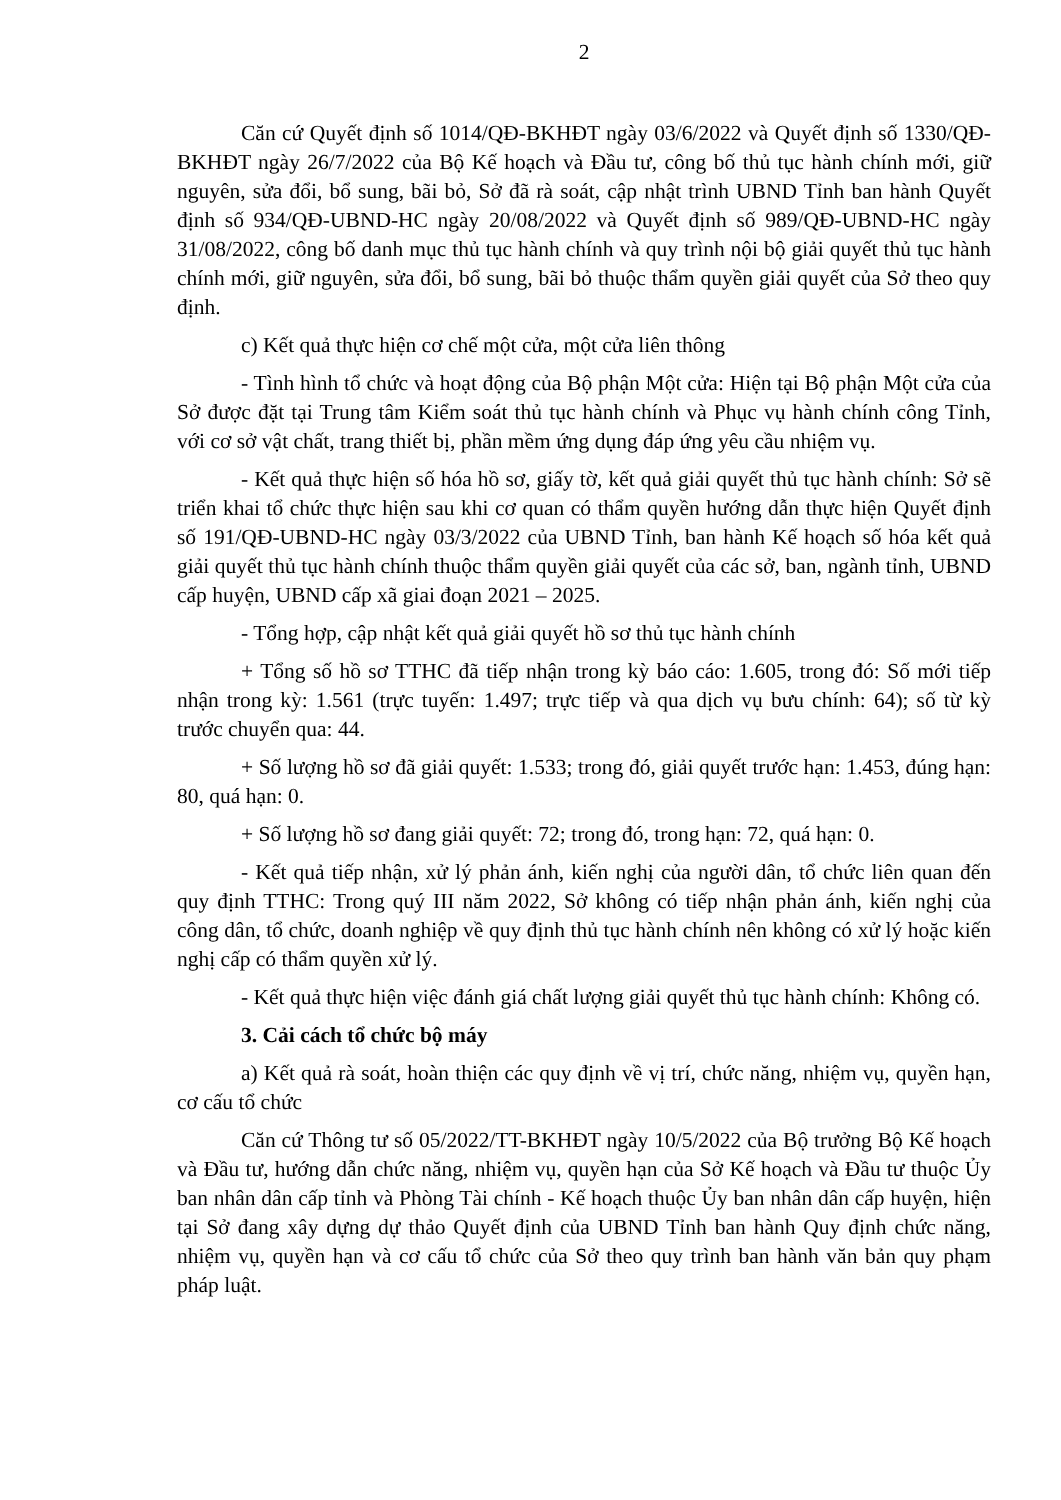2
Căn cứ Quyết định số 1014/QĐ-BKHĐT ngày 03/6/2022 và Quyết định số 1330/QĐ-BKHĐT ngày 26/7/2022 của Bộ Kế hoạch và Đầu tư, công bố thủ tục hành chính mới, giữ nguyên, sửa đổi, bổ sung, bãi bỏ, Sở đã rà soát, cập nhật trình UBND Tỉnh ban hành Quyết định số 934/QĐ-UBND-HC ngày 20/08/2022 và Quyết định số 989/QĐ-UBND-HC ngày 31/08/2022, công bố danh mục thủ tục hành chính và quy trình nội bộ giải quyết thủ tục hành chính mới, giữ nguyên, sửa đổi, bổ sung, bãi bỏ thuộc thẩm quyền giải quyết của Sở theo quy định.
c) Kết quả thực hiện cơ chế một cửa, một cửa liên thông
- Tình hình tổ chức và hoạt động của Bộ phận Một cửa: Hiện tại Bộ phận Một cửa của Sở được đặt tại Trung tâm Kiểm soát thủ tục hành chính và Phục vụ hành chính công Tỉnh, với cơ sở vật chất, trang thiết bị, phần mềm ứng dụng đáp ứng yêu cầu nhiệm vụ.
- Kết quả thực hiện số hóa hồ sơ, giấy tờ, kết quả giải quyết thủ tục hành chính: Sở sẽ triển khai tổ chức thực hiện sau khi cơ quan có thẩm quyền hướng dẫn thực hiện Quyết định số 191/QĐ-UBND-HC ngày 03/3/2022 của UBND Tỉnh, ban hành Kế hoạch số hóa kết quả giải quyết thủ tục hành chính thuộc thẩm quyền giải quyết của các sở, ban, ngành tỉnh, UBND cấp huyện, UBND cấp xã giai đoạn 2021 – 2025.
- Tổng hợp, cập nhật kết quả giải quyết hồ sơ thủ tục hành chính
+ Tổng số hồ sơ TTHC đã tiếp nhận trong kỳ báo cáo: 1.605, trong đó: Số mới tiếp nhận trong kỳ: 1.561 (trực tuyến: 1.497; trực tiếp và qua dịch vụ bưu chính: 64); số từ kỳ trước chuyển qua: 44.
+ Số lượng hồ sơ đã giải quyết: 1.533; trong đó, giải quyết trước hạn: 1.453, đúng hạn: 80, quá hạn: 0.
+ Số lượng hồ sơ đang giải quyết: 72; trong đó, trong hạn: 72, quá hạn: 0.
- Kết quả tiếp nhận, xử lý phản ánh, kiến nghị của người dân, tổ chức liên quan đến quy định TTHC: Trong quý III năm 2022, Sở không có tiếp nhận phản ánh, kiến nghị của công dân, tổ chức, doanh nghiệp về quy định thủ tục hành chính nên không có xử lý hoặc kiến nghị cấp có thẩm quyền xử lý.
- Kết quả thực hiện việc đánh giá chất lượng giải quyết thủ tục hành chính: Không có.
3. Cải cách tổ chức bộ máy
a) Kết quả rà soát, hoàn thiện các quy định về vị trí, chức năng, nhiệm vụ, quyền hạn, cơ cấu tổ chức
Căn cứ Thông tư số 05/2022/TT-BKHĐT ngày 10/5/2022 của Bộ trưởng Bộ Kế hoạch và Đầu tư, hướng dẫn chức năng, nhiệm vụ, quyền hạn của Sở Kế hoạch và Đầu tư thuộc Ủy ban nhân dân cấp tỉnh và Phòng Tài chính - Kế hoạch thuộc Ủy ban nhân dân cấp huyện, hiện tại Sở đang xây dựng dự thảo Quyết định của UBND Tỉnh ban hành Quy định chức năng, nhiệm vụ, quyền hạn và cơ cấu tổ chức của Sở theo quy trình ban hành văn bản quy phạm pháp luật.